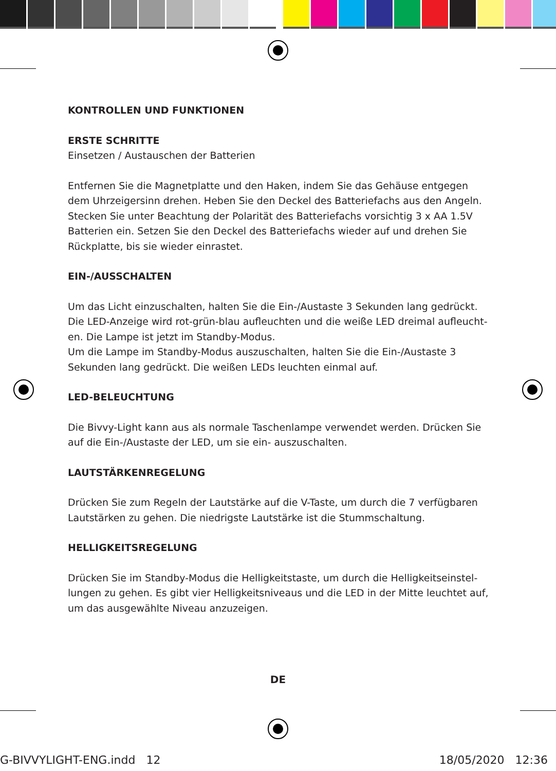KONTROLLEN UND FUNKTIONEN
ERSTE SCHRITTE
Einsetzen / Austauschen der Batterien
Entfernen Sie die Magnetplatte und den Haken, indem Sie das Gehäuse entgegen dem Uhrzeigersinn drehen. Heben Sie den Deckel des Batteriefachs aus den Angeln. Stecken Sie unter Beachtung der Polarität des Batteriefachs vorsichtig 3 x AA 1.5V Batterien ein. Setzen Sie den Deckel des Batteriefachs wieder auf und drehen Sie Rückplatte, bis sie wieder einrastet.
EIN-/AUSSCHALTEN
Um das Licht einzuschalten, halten Sie die Ein-/Austaste 3 Sekunden lang gedrückt. Die LED-Anzeige wird rot-grün-blau aufleuchten und die weiße LED dreimal aufleucht-en. Die Lampe ist jetzt im Standby-Modus.
Um die Lampe im Standby-Modus auszuschalten, halten Sie die Ein-/Austaste 3 Sekunden lang gedrückt. Die weißen LEDs leuchten einmal auf.
LED-BELEUCHTUNG
Die Bivvy-Light kann aus als normale Taschenlampe verwendet werden. Drücken Sie auf die Ein-/Austaste der LED, um sie ein- auszuschalten.
LAUTSTÄRKENREGELUNG
Drücken Sie zum Regeln der Lautstärke auf die V-Taste, um durch die 7 verfügbaren Lautstärken zu gehen. Die niedrigste Lautstärke ist die Stummschaltung.
HELLIGKEITSREGELUNG
Drücken Sie im Standby-Modus die Helligkeitstaste, um durch die Helligkeitseinstel-lungen zu gehen. Es gibt vier Helligkeitsniveaus und die LED in der Mitte leuchtet auf, um das ausgewählte Niveau anzuzeigen.
DE
G-BIVVYLIGHT-ENG.indd 12 18/05/2020 12:36